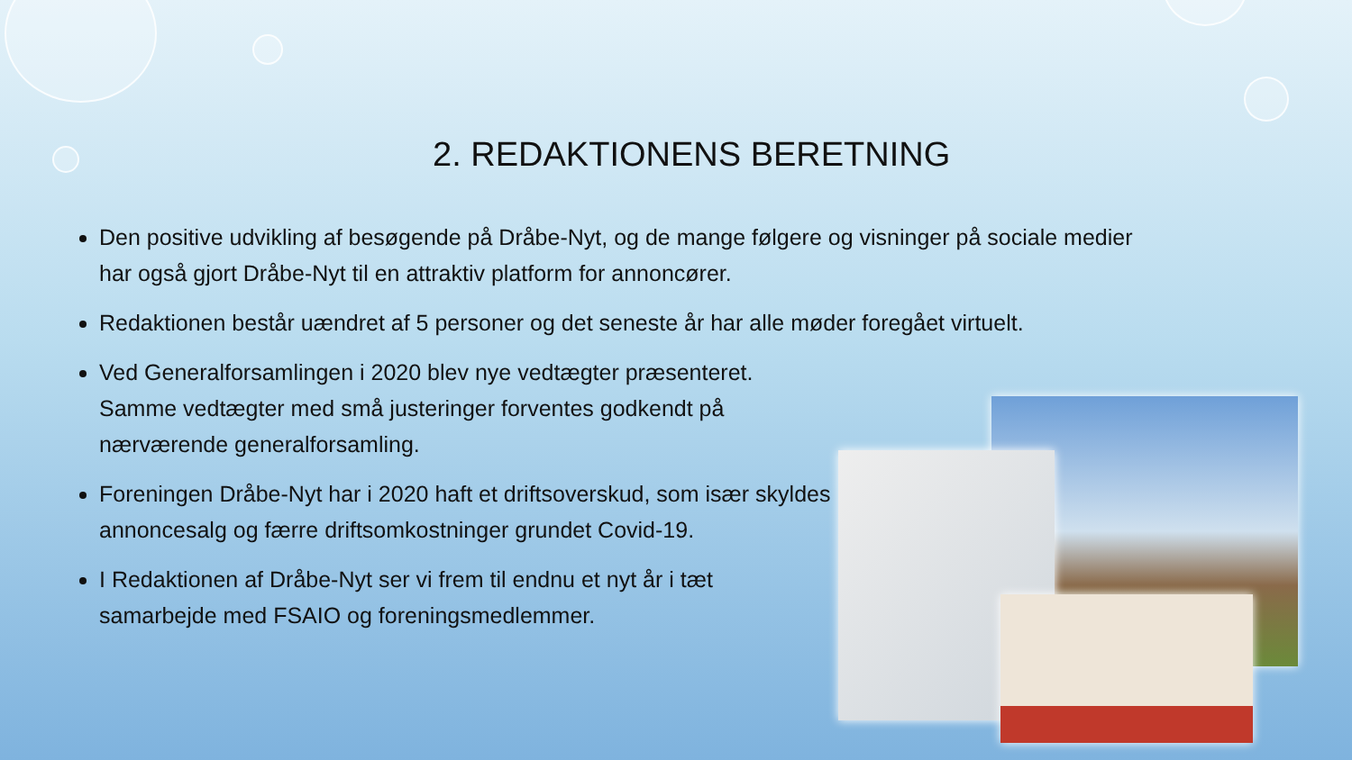2. REDAKTIONENS BERETNING
Den positive udvikling af besøgende på Dråbe-Nyt, og de mange følgere og visninger på sociale medier har også gjort Dråbe-Nyt til en attraktiv platform for annoncører.
Redaktionen består uændret af 5 personer og det seneste år har alle møder foregået virtuelt.
Ved Generalforsamlingen i 2020 blev nye vedtægter præsenteret. Samme vedtægter med små justeringer forventes godkendt på nærværende generalforsamling.
Foreningen Dråbe-Nyt har i 2020 haft et driftsoverskud, som især skyldes annoncesalg og færre driftsomkostninger grundet Covid-19.
I Redaktionen af Dråbe-Nyt ser vi frem til endnu et nyt år i tæt samarbejde med FSAIO og foreningsmedlemmer.